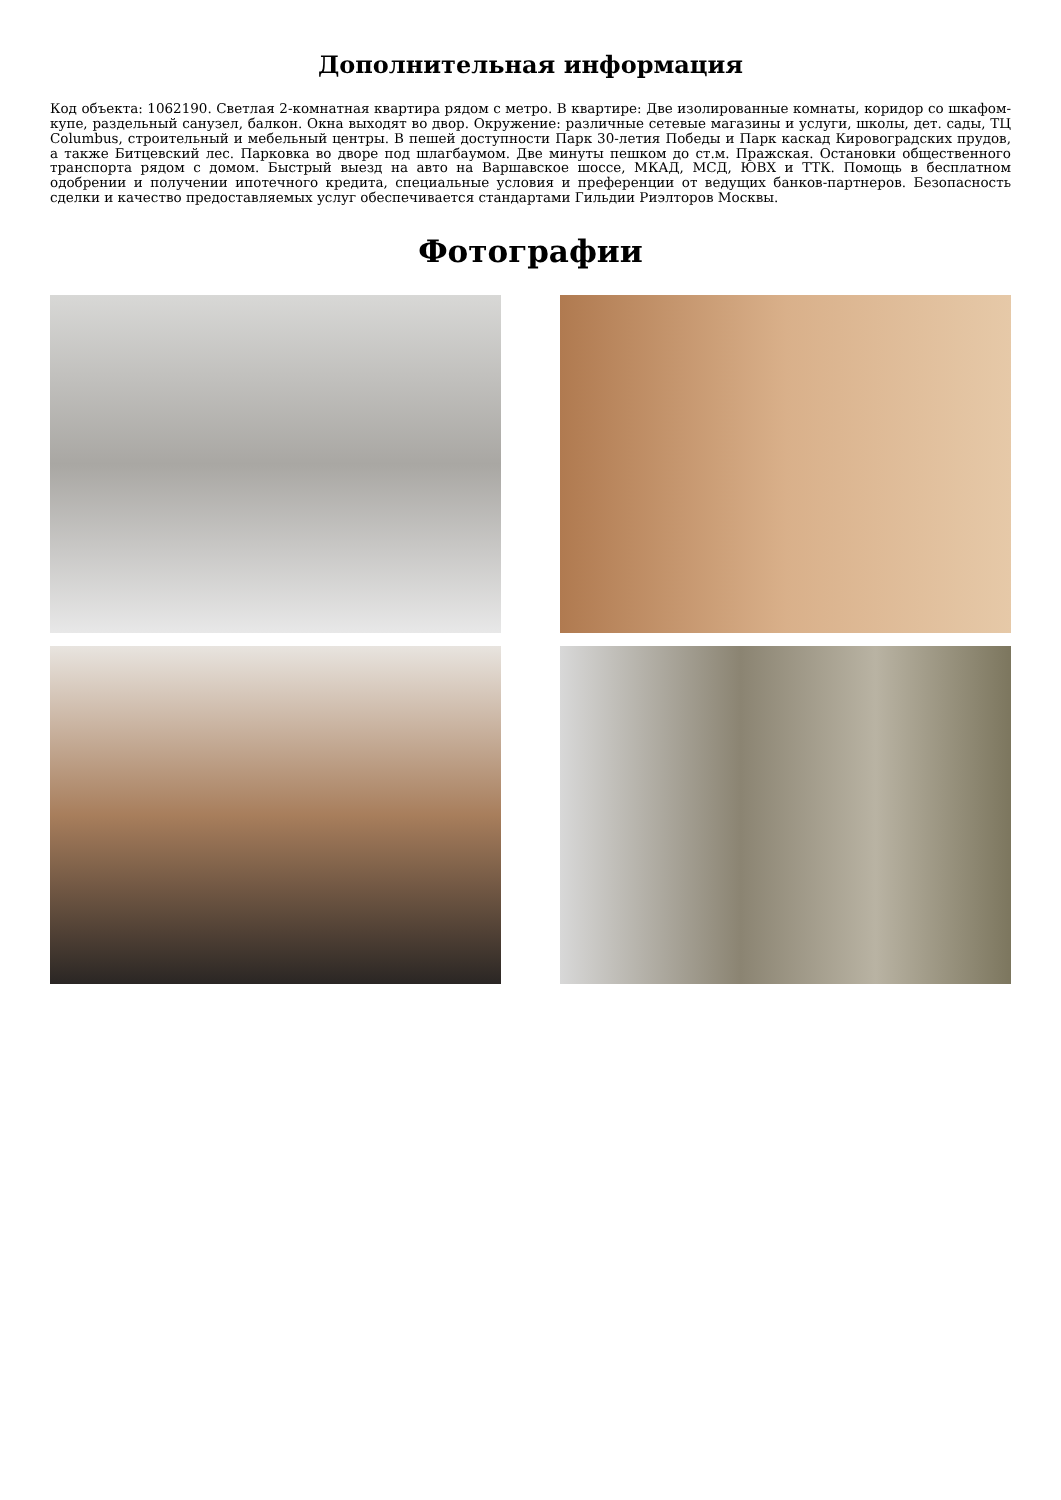Дополнительная информация
Код объекта: 1062190. Светлая 2-комнатная квартира рядом с метро. В квартире: Две изолированные комнаты, коридор со шкафом-купе, раздельный санузел, балкон. Окна выходят во двор. Окружение: различные сетевые магазины и услуги, школы, дет. сады, ТЦ Columbus, строительный и мебельный центры. В пешей доступности Парк 30-летия Победы и Парк каскад Кировоградских прудов, а также Битцевский лес. Парковка во дворе под шлагбаумом. Две минуты пешком до ст.м. Пражская. Остановки общественного транспорта рядом с домом. Быстрый выезд на авто на Варшавское шоссе, МКАД, МСД, ЮВХ и ТТК. Помощь в бесплатном одобрении и получении ипотечного кредита, специальные условия и преференции от ведущих банков-партнеров. Безопасность сделки и качество предоставляемых услуг обеспечивается стандартами Гильдии Риэлторов Москвы.
Фотографии